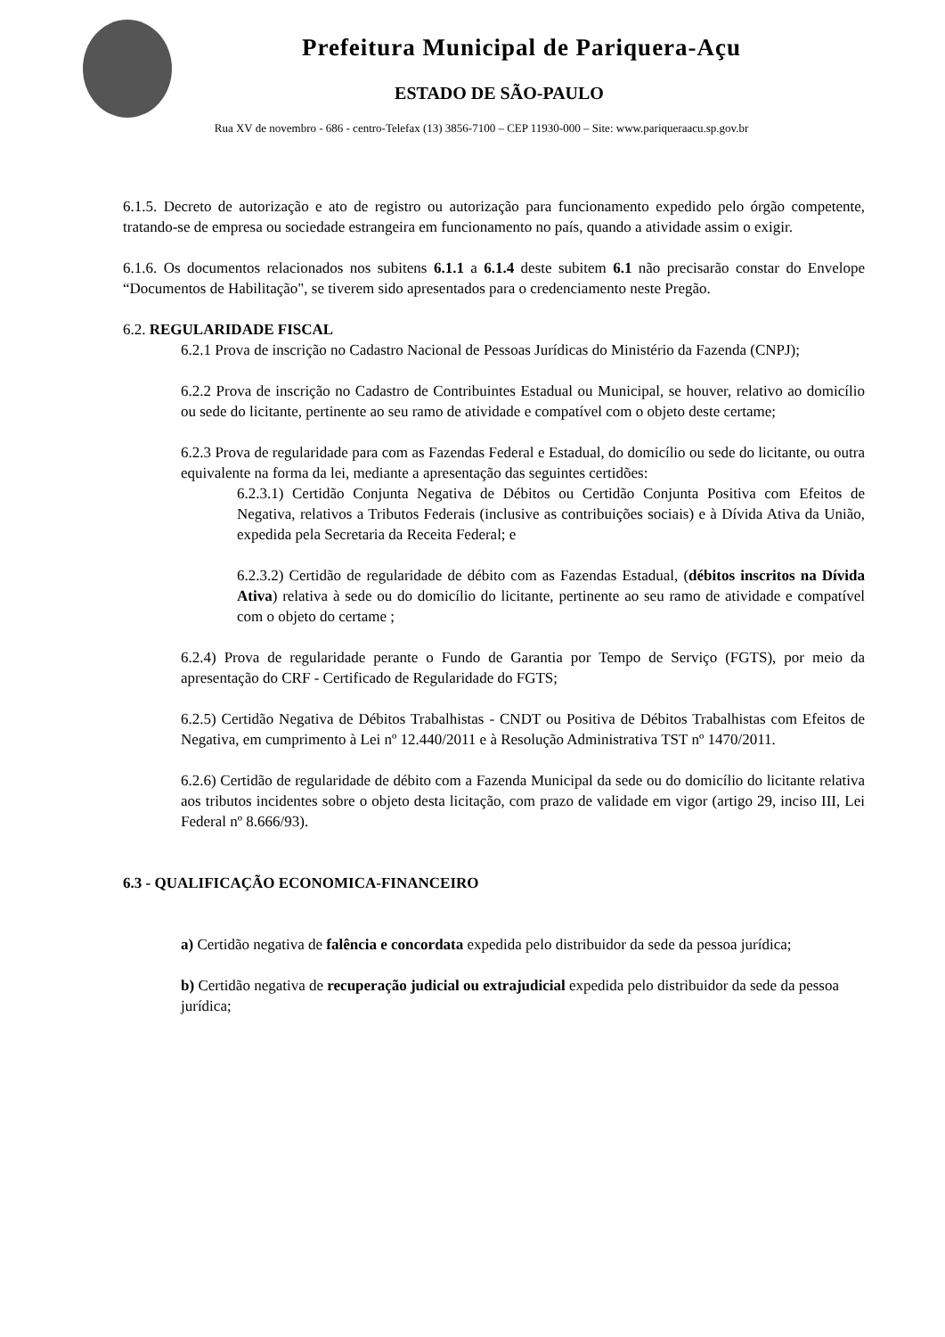Prefeitura Municipal de Pariquera-Açu
ESTADO DE SÃO-PAULO
Rua XV de novembro - 686 - centro-Telefax (13) 3856-7100 – CEP 11930-000 – Site: www.pariqueraacu.sp.gov.br
6.1.5. Decreto de autorização e ato de registro ou autorização para funcionamento expedido pelo órgão competente, tratando-se de empresa ou sociedade estrangeira em funcionamento no país, quando a atividade assim o exigir.
6.1.6. Os documentos relacionados nos subitens 6.1.1 a 6.1.4 deste subitem 6.1 não precisarão constar do Envelope “Documentos de Habilitação", se tiverem sido apresentados para o credenciamento neste Pregão.
6.2. REGULARIDADE FISCAL
6.2.1 Prova de inscrição no Cadastro Nacional de Pessoas Jurídicas do Ministério da Fazenda (CNPJ);
6.2.2 Prova de inscrição no Cadastro de Contribuintes Estadual ou Municipal, se houver, relativo ao domicílio ou sede do licitante, pertinente ao seu ramo de atividade e compatível com o objeto deste certame;
6.2.3 Prova de regularidade para com as Fazendas Federal e Estadual, do domicílio ou sede do licitante, ou outra equivalente na forma da lei, mediante a apresentação das seguintes certidões:
6.2.3.1) Certidão Conjunta Negativa de Débitos ou Certidão Conjunta Positiva com Efeitos de Negativa, relativos a Tributos Federais (inclusive as contribuições sociais) e à Dívida Ativa da União, expedida pela Secretaria da Receita Federal; e
6.2.3.2) Certidão de regularidade de débito com as Fazendas Estadual, (débitos inscritos na Dívida Ativa) relativa à sede ou do domicílio do licitante, pertinente ao seu ramo de atividade e compatível com o objeto do certame ;
6.2.4) Prova de regularidade perante o Fundo de Garantia por Tempo de Serviço (FGTS), por meio da apresentação do CRF - Certificado de Regularidade do FGTS;
6.2.5) Certidão Negativa de Débitos Trabalhistas - CNDT ou Positiva de Débitos Trabalhistas com Efeitos de Negativa, em cumprimento à Lei nº 12.440/2011 e à Resolução Administrativa TST nº 1470/2011.
6.2.6) Certidão de regularidade de débito com a Fazenda Municipal da sede ou do domicílio do licitante relativa aos tributos incidentes sobre o objeto desta licitação, com prazo de validade em vigor (artigo 29, inciso III, Lei Federal nº 8.666/93).
6.3 - QUALIFICAÇÃO ECONOMICA-FINANCEIRO
a) Certidão negativa de falência e concordata expedida pelo distribuidor da sede da pessoa jurídica;
b) Certidão negativa de recuperação judicial ou extrajudicial expedida pelo distribuidor da sede da pessoa jurídica;